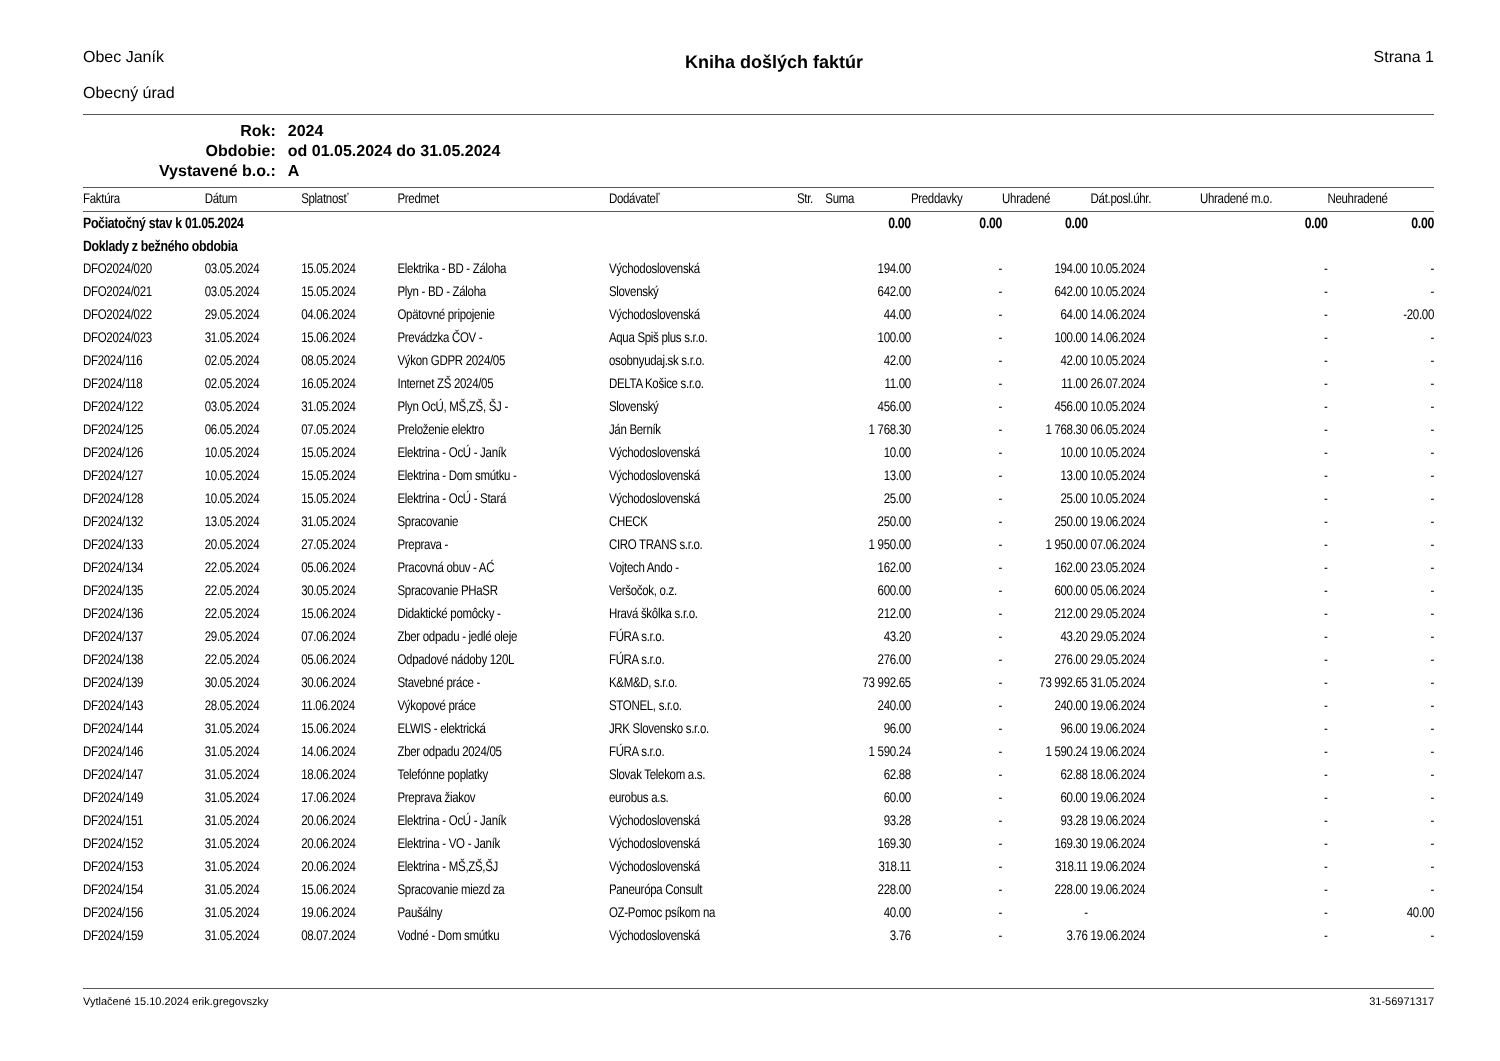Obec Janík
Obecný úrad
Kniha došlých faktúr
Strana 1
| Rok: | 2024 |
| Obdobie: | od 01.05.2024 do 31.05.2024 |
| Vystavené b.o.: | A |
| Faktúra | Dátum | Splatnosť | Predmet | Dodávateľ | Str. | Suma | Preddavky | Uhradené | Dát.posl.úhr. | Uhradené m.o. | Neuhradené |
| --- | --- | --- | --- | --- | --- | --- | --- | --- | --- | --- | --- |
| Počiatočný stav k 01.05.2024 | | | | | | 0.00 | 0.00 | 0.00 | | 0.00 | 0.00 |
| Doklady z bežného obdobia | | | | | | | | | | | |
| DFO2024/020 | 03.05.2024 | 15.05.2024 | Elektrika - BD - Záloha | Východoslovenská | | 194.00 | - | 194.00 | 10.05.2024 | - | - |
| DFO2024/021 | 03.05.2024 | 15.05.2024 | Plyn - BD - Záloha | Slovenský | | 642.00 | - | 642.00 | 10.05.2024 | - | - |
| DFO2024/022 | 29.05.2024 | 04.06.2024 | Opätovné pripojenie | Východoslovenská | | 44.00 | - | 64.00 | 14.06.2024 | - | -20.00 |
| DFO2024/023 | 31.05.2024 | 15.06.2024 | Prevádzka ČOV - | Aqua Spiš plus s.r.o. | | 100.00 | - | 100.00 | 14.06.2024 | - | - |
| DF2024/116 | 02.05.2024 | 08.05.2024 | Výkon GDPR 2024/05 | osobnyudaj.sk s.r.o. | | 42.00 | - | 42.00 | 10.05.2024 | - | - |
| DF2024/118 | 02.05.2024 | 16.05.2024 | Internet ZŠ 2024/05 | DELTA Košice s.r.o. | | 11.00 | - | 11.00 | 26.07.2024 | - | - |
| DF2024/122 | 03.05.2024 | 31.05.2024 | Plyn OcÚ, MŠ,ZŠ, ŠJ - | Slovenský | | 456.00 | - | 456.00 | 10.05.2024 | - | - |
| DF2024/125 | 06.05.2024 | 07.05.2024 | Preloženie elektro | Ján Berník | | 1 768.30 | - | 1 768.30 | 06.05.2024 | - | - |
| DF2024/126 | 10.05.2024 | 15.05.2024 | Elektrina - OcÚ - Janík | Východoslovenská | | 10.00 | - | 10.00 | 10.05.2024 | - | - |
| DF2024/127 | 10.05.2024 | 15.05.2024 | Elektrina - Dom smútku - | Východoslovenská | | 13.00 | - | 13.00 | 10.05.2024 | - | - |
| DF2024/128 | 10.05.2024 | 15.05.2024 | Elektrina - OcÚ - Stará | Východoslovenská | | 25.00 | - | 25.00 | 10.05.2024 | - | - |
| DF2024/132 | 13.05.2024 | 31.05.2024 | Spracovanie | CHECK | | 250.00 | - | 250.00 | 19.06.2024 | - | - |
| DF2024/133 | 20.05.2024 | 27.05.2024 | Preprava - | CIRO TRANS s.r.o. | | 1 950.00 | - | 1 950.00 | 07.06.2024 | - | - |
| DF2024/134 | 22.05.2024 | 05.06.2024 | Pracovná obuv - AĆ | Vojtech Ando - | | 162.00 | - | 162.00 | 23.05.2024 | - | - |
| DF2024/135 | 22.05.2024 | 30.05.2024 | Spracovanie PHaSR | Veršočok, o.z. | | 600.00 | - | 600.00 | 05.06.2024 | - | - |
| DF2024/136 | 22.05.2024 | 15.06.2024 | Didaktické pomôcky - | Hravá škôlka s.r.o. | | 212.00 | - | 212.00 | 29.05.2024 | - | - |
| DF2024/137 | 29.05.2024 | 07.06.2024 | Zber odpadu - jedlé oleje | FÚRA s.r.o. | | 43.20 | - | 43.20 | 29.05.2024 | - | - |
| DF2024/138 | 22.05.2024 | 05.06.2024 | Odpadové nádoby 120L | FÚRA s.r.o. | | 276.00 | - | 276.00 | 29.05.2024 | - | - |
| DF2024/139 | 30.05.2024 | 30.06.2024 | Stavebné práce - | K&M&D, s.r.o. | | 73 992.65 | - | 73 992.65 | 31.05.2024 | - | - |
| DF2024/143 | 28.05.2024 | 11.06.2024 | Výkopové práce | STONEL, s.r.o. | | 240.00 | - | 240.00 | 19.06.2024 | - | - |
| DF2024/144 | 31.05.2024 | 15.06.2024 | ELWIS - elektrická | JRK Slovensko s.r.o. | | 96.00 | - | 96.00 | 19.06.2024 | - | - |
| DF2024/146 | 31.05.2024 | 14.06.2024 | Zber odpadu 2024/05 | FÚRA s.r.o. | | 1 590.24 | - | 1 590.24 | 19.06.2024 | - | - |
| DF2024/147 | 31.05.2024 | 18.06.2024 | Telefónne poplatky | Slovak Telekom a.s. | | 62.88 | - | 62.88 | 18.06.2024 | - | - |
| DF2024/149 | 31.05.2024 | 17.06.2024 | Preprava žiakov | eurobus a.s. | | 60.00 | - | 60.00 | 19.06.2024 | - | - |
| DF2024/151 | 31.05.2024 | 20.06.2024 | Elektrina - OcÚ - Janík | Východoslovenská | | 93.28 | - | 93.28 | 19.06.2024 | - | - |
| DF2024/152 | 31.05.2024 | 20.06.2024 | Elektrina - VO - Janík | Východoslovenská | | 169.30 | - | 169.30 | 19.06.2024 | - | - |
| DF2024/153 | 31.05.2024 | 20.06.2024 | Elektrina - MŠ,ZŠ,ŠJ | Východoslovenská | | 318.11 | - | 318.11 | 19.06.2024 | - | - |
| DF2024/154 | 31.05.2024 | 15.06.2024 | Spracovanie miezd za | Paneurópa Consult | | 228.00 | - | 228.00 | 19.06.2024 | - | - |
| DF2024/156 | 31.05.2024 | 19.06.2024 | Paušálny | OZ-Pomoc psíkom na | | 40.00 | - | - | | - | 40.00 |
| DF2024/159 | 31.05.2024 | 08.07.2024 | Vodné - Dom smútku | Východoslovenská | | 3.76 | - | 3.76 | 19.06.2024 | - | - |
Vytlačené 15.10.2024 erik.gregovszky 31-56971317